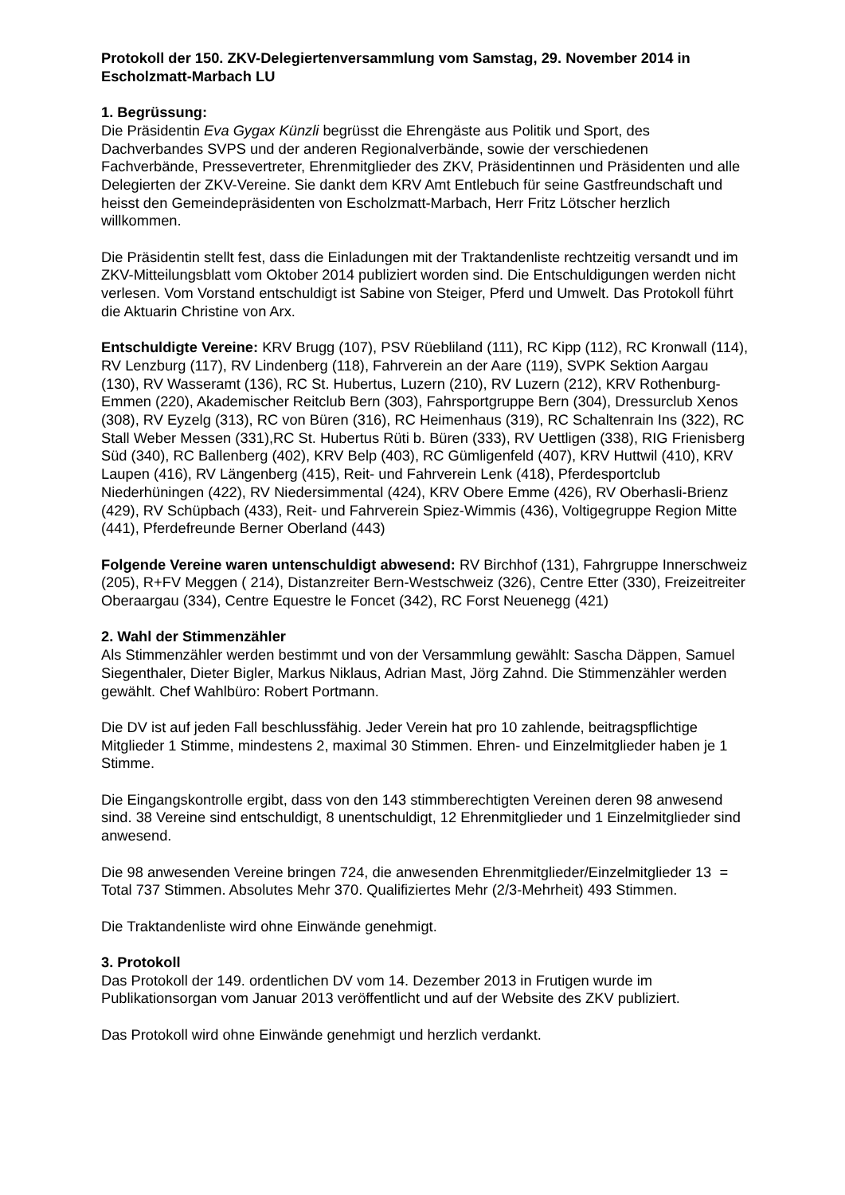Protokoll der 150. ZKV-Delegiertenversammlung vom Samstag, 29. November 2014 in Escholzmatt-Marbach LU
1. Begrüssung:
Die Präsidentin Eva Gygax Künzli begrüsst die Ehrengäste aus Politik und Sport, des Dachverbandes SVPS und der anderen Regionalverbände, sowie der verschiedenen Fachverbände, Pressevertreter, Ehrenmitglieder des ZKV, Präsidentinnen und Präsidenten und alle Delegierten der ZKV-Vereine. Sie dankt dem KRV Amt Entlebuch für seine Gastfreundschaft und heisst den Gemeindepräsidenten von Escholzmatt-Marbach, Herr Fritz Lötscher herzlich willkommen.
Die Präsidentin stellt fest, dass die Einladungen mit der Traktandenliste rechtzeitig versandt und im ZKV-Mitteilungsblatt vom Oktober 2014 publiziert worden sind. Die Entschuldigungen werden nicht verlesen. Vom Vorstand entschuldigt ist Sabine von Steiger, Pferd und Umwelt. Das Protokoll führt die Aktuarin Christine von Arx.
Entschuldigte Vereine: KRV Brugg (107), PSV Rüebliland (111), RC Kipp (112), RC Kronwall (114), RV Lenzburg (117), RV Lindenberg (118), Fahrverein an der Aare (119), SVPK Sektion Aargau (130), RV Wasseramt (136), RC St. Hubertus, Luzern (210), RV Luzern (212), KRV Rothenburg-Emmen (220), Akademischer Reitclub Bern (303), Fahrsportgruppe Bern (304), Dressurclub Xenos (308), RV Eyzelg (313), RC von Büren (316), RC Heimenhaus (319), RC Schaltenrain Ins (322), RC Stall Weber Messen (331),RC St. Hubertus Rüti b. Büren (333), RV Uettligen (338), RIG Frienisberg Süd (340), RC Ballenberg (402), KRV Belp (403), RC Gümligenfeld (407), KRV Huttwil (410), KRV Laupen (416), RV Längenberg (415), Reit- und Fahrverein Lenk (418), Pferdesportclub Niederhüningen (422), RV Niedersimmental (424), KRV Obere Emme (426), RV Oberhasli-Brienz (429), RV Schüpbach (433), Reit- und Fahrverein Spiez-Wimmis (436), Voltigegruppe Region Mitte (441), Pferdefreunde Berner Oberland (443)
Folgende Vereine waren untenschuldigt abwesend: RV Birchhof (131), Fahrgruppe Innerschweiz (205), R+FV Meggen ( 214), Distanzreiter Bern-Westschweiz (326), Centre Etter (330), Freizeitreiter Oberaargau (334), Centre Equestre le Foncet (342), RC Forst Neuenegg (421)
2. Wahl der Stimmenzähler
Als Stimmenzähler werden bestimmt und von der Versammlung gewählt: Sascha Däppen, Samuel Siegenthaler, Dieter Bigler, Markus Niklaus, Adrian Mast, Jörg Zahnd. Die Stimmenzähler werden gewählt. Chef Wahlbüro: Robert Portmann.
Die DV ist auf jeden Fall beschlussfähig. Jeder Verein hat pro 10 zahlende, beitragspflichtige Mitglieder 1 Stimme, mindestens 2, maximal 30 Stimmen. Ehren- und Einzelmitglieder haben je 1 Stimme.
Die Eingangskontrolle ergibt, dass von den 143 stimmberechtigten Vereinen deren 98 anwesend sind. 38 Vereine sind entschuldigt, 8 unentschuldigt, 12 Ehrenmitglieder und 1 Einzelmitglieder sind anwesend.
Die 98 anwesenden Vereine bringen 724, die anwesenden Ehrenmitglieder/Einzelmitglieder 13 = Total 737 Stimmen. Absolutes Mehr 370. Qualifiziertes Mehr (2/3-Mehrheit) 493 Stimmen.
Die Traktandenliste wird ohne Einwände genehmigt.
3. Protokoll
Das Protokoll der 149. ordentlichen DV vom 14. Dezember 2013 in Frutigen wurde im Publikationsorgan vom Januar 2013 veröffentlicht und auf der Website des ZKV publiziert.
Das Protokoll wird ohne Einwände genehmigt und herzlich verdankt.